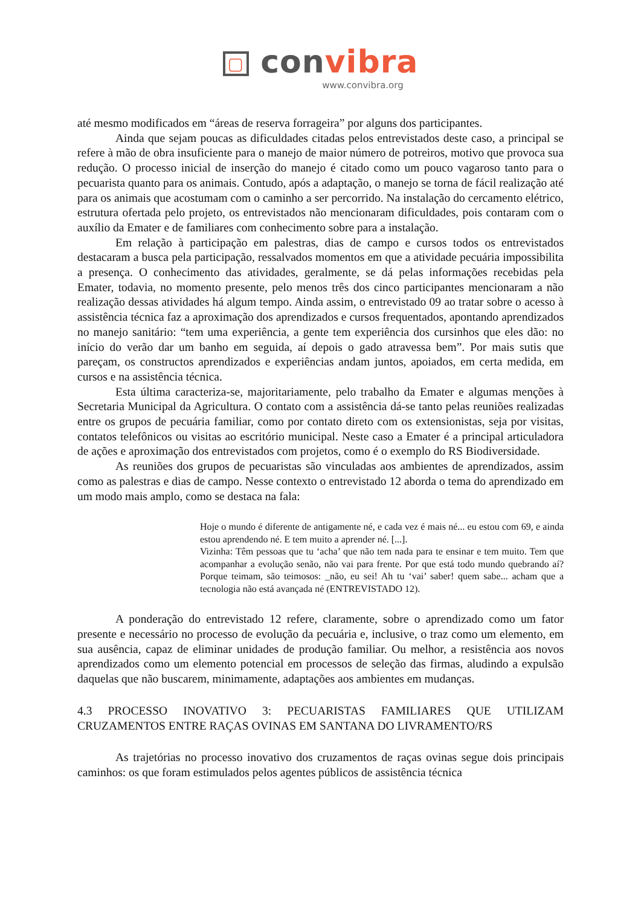▢ convibra
www.convibra.org
até mesmo modificados em “áreas de reserva forrageira” por alguns dos participantes.
Ainda que sejam poucas as dificuldades citadas pelos entrevistados deste caso, a principal se refere à mão de obra insuficiente para o manejo de maior número de potreiros, motivo que provoca sua redução. O processo inicial de inserção do manejo é citado como um pouco vagaroso tanto para o pecuarista quanto para os animais. Contudo, após a adaptação, o manejo se torna de fácil realização até para os animais que acostumam com o caminho a ser percorrido. Na instalação do cercamento elétrico, estrutura ofertada pelo projeto, os entrevistados não mencionaram dificuldades, pois contaram com o auxílio da Emater e de familiares com conhecimento sobre para a instalação.
Em relação à participação em palestras, dias de campo e cursos todos os entrevistados destacaram a busca pela participação, ressalvados momentos em que a atividade pecuária impossibilita a presença. O conhecimento das atividades, geralmente, se dá pelas informações recebidas pela Emater, todavia, no momento presente, pelo menos três dos cinco participantes mencionaram a não realização dessas atividades há algum tempo. Ainda assim, o entrevistado 09 ao tratar sobre o acesso à assistência técnica faz a aproximação dos aprendizados e cursos frequentados, apontando aprendizados no manejo sanitário: “tem uma experiência, a gente tem experiência dos cursinhos que eles dão: no início do verão dar um banho em seguida, aí depois o gado atravessa bem”. Por mais sutis que pareçam, os constructos aprendizados e experiências andam juntos, apoiados, em certa medida, em cursos e na assistência técnica.
Esta última caracteriza-se, majoritariamente, pelo trabalho da Emater e algumas menções à Secretaria Municipal da Agricultura. O contato com a assistência dá-se tanto pelas reuniões realizadas entre os grupos de pecuária familiar, como por contato direto com os extensionistas, seja por visitas, contatos telefônicos ou visitas ao escritório municipal. Neste caso a Emater é a principal articuladora de ações e aproximação dos entrevistados com projetos, como é o exemplo do RS Biodiversidade.
As reuniões dos grupos de pecuaristas são vinculadas aos ambientes de aprendizados, assim como as palestras e dias de campo. Nesse contexto o entrevistado 12 aborda o tema do aprendizado em um modo mais amplo, como se destaca na fala:
Hoje o mundo é diferente de antigamente né, e cada vez é mais né... eu estou com 69, e ainda estou aprendendo né. E tem muito a aprender né. [...].
Vizinha: Têm pessoas que tu ‘acha’ que não tem nada para te ensinar e tem muito. Tem que acompanhar a evolução senão, não vai para frente. Por que está todo mundo quebrando aí? Porque teimam, são teimosos: _não, eu sei! Ah tu ‘vai’ saber! quem sabe... acham que a tecnologia não está avançada né (ENTREVISTADO 12).
A ponderação do entrevistado 12 refere, claramente, sobre o aprendizado como um fator presente e necessário no processo de evolução da pecuária e, inclusive, o traz como um elemento, em sua ausência, capaz de eliminar unidades de produção familiar. Ou melhor, a resistência aos novos aprendizados como um elemento potencial em processos de seleção das firmas, aludindo a expulsão daquelas que não buscarem, minimamente, adaptações aos ambientes em mudanças.
4.3 PROCESSO INOVATIVO 3: PECUARISTAS FAMILIARES QUE UTILIZAM CRUZAMENTOS ENTRE RAÇAS OVINAS EM SANTANA DO LIVRAMENTO/RS
As trajetórias no processo inovativo dos cruzamentos de raças ovinas segue dois principais caminhos: os que foram estimulados pelos agentes públicos de assistência técnica